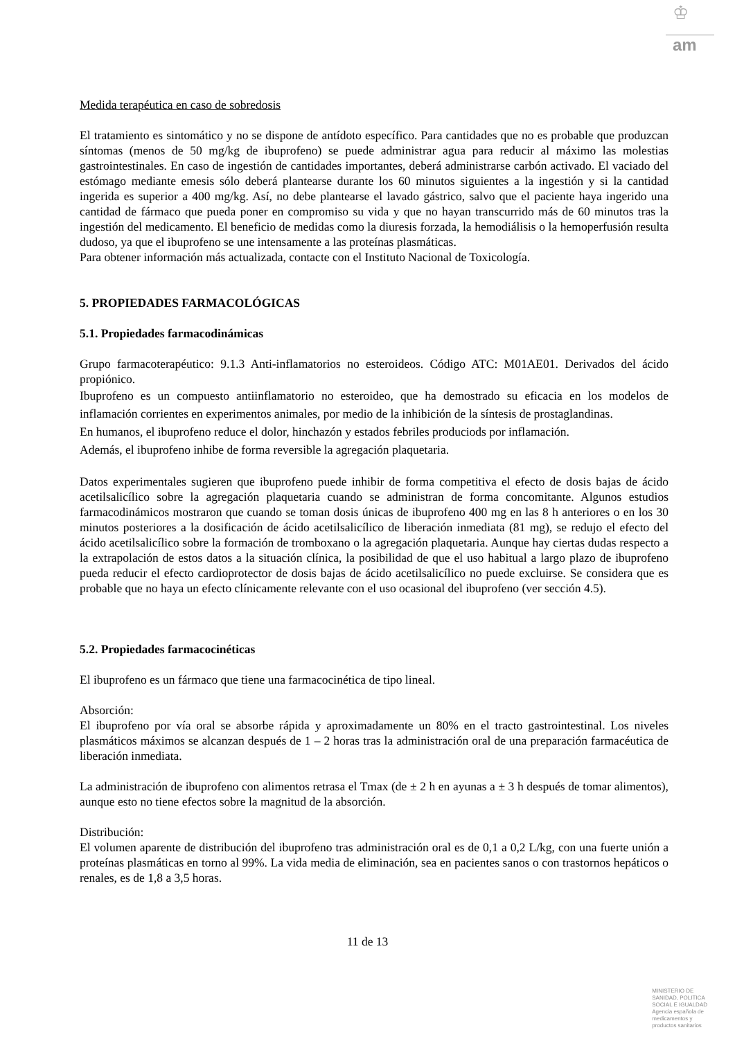♔
am
Medida terapéutica en caso de sobredosis
El tratamiento es sintomático y no se dispone de antídoto específico. Para cantidades que no es probable que produzcan síntomas (menos de 50 mg/kg de ibuprofeno) se puede administrar agua para reducir al máximo las molestias gastrointestinales. En caso de ingestión de cantidades importantes, deberá administrarse carbón activado. El vaciado del estómago mediante emesis sólo deberá plantearse durante los 60 minutos siguientes a la ingestión y si la cantidad ingerida es superior a 400 mg/kg. Así, no debe plantearse el lavado gástrico, salvo que el paciente haya ingerido una cantidad de fármaco que pueda poner en compromiso su vida y que no hayan transcurrido más de 60 minutos tras la ingestión del medicamento. El beneficio de medidas como la diuresis forzada, la hemodiálisis o la hemoperfusión resulta dudoso, ya que el ibuprofeno se une intensamente a las proteínas plasmáticas.
Para obtener información más actualizada, contacte con el Instituto Nacional de Toxicología.
5. PROPIEDADES FARMACOLÓGICAS
5.1. Propiedades farmacodinámicas
Grupo farmacoterapéutico: 9.1.3 Anti-inflamatorios no esteroideos. Código ATC: M01AE01. Derivados del ácido propiónico.
Ibuprofeno es un compuesto antiinflamatorio no esteroideo, que ha demostrado su eficacia en los modelos de inflamación corrientes en experimentos animales, por medio de la inhibición de la síntesis de prostaglandinas.
En humanos, el ibuprofeno reduce el dolor, hinchazón y estados febriles produciods por inflamación.
Además, el ibuprofeno inhibe de forma reversible la agregación plaquetaria.
Datos experimentales sugieren que ibuprofeno puede inhibir de forma competitiva el efecto de dosis bajas de ácido acetilsalicílico sobre la agregación plaquetaria cuando se administran de forma concomitante. Algunos estudios farmacodinámicos mostraron que cuando se toman dosis únicas de ibuprofeno 400 mg en las 8 h anteriores o en los 30 minutos posteriores a la dosificación de ácido acetilsalicílico de liberación inmediata (81 mg), se redujo el efecto del ácido acetilsalicílico sobre la formación de tromboxano o la agregación plaquetaria. Aunque hay ciertas dudas respecto a la extrapolación de estos datos a la situación clínica, la posibilidad de que el uso habitual a largo plazo de ibuprofeno pueda reducir el efecto cardioprotector de dosis bajas de ácido acetilsalicílico no puede excluirse. Se considera que es probable que no haya un efecto clínicamente relevante con el uso ocasional del ibuprofeno (ver sección 4.5).
5.2. Propiedades farmacocinéticas
El ibuprofeno es un fármaco que tiene una farmacocinética de tipo lineal.
Absorción:
El ibuprofeno por vía oral se absorbe rápida y aproximadamente un 80% en el tracto gastrointestinal. Los niveles plasmáticos máximos se alcanzan después de 1 – 2 horas tras la administración oral de una preparación farmacéutica de liberación inmediata.
La administración de ibuprofeno con alimentos retrasa el Tmax (de ± 2 h en ayunas a ± 3 h después de tomar alimentos), aunque esto no tiene efectos sobre la magnitud de la absorción.
Distribución:
El volumen aparente de distribución del ibuprofeno tras administración oral es de 0,1 a 0,2 L/kg, con una fuerte unión a proteínas plasmáticas en torno al 99%. La vida media de eliminación, sea en pacientes sanos o con trastornos hepáticos o renales, es de 1,8 a 3,5 horas.
11 de 13
MINISTERIO DE
SANIDAD, POLITICA
SOCIAL E IGUALDAD
Agencia española de
medicamentos y
productos sanitarios